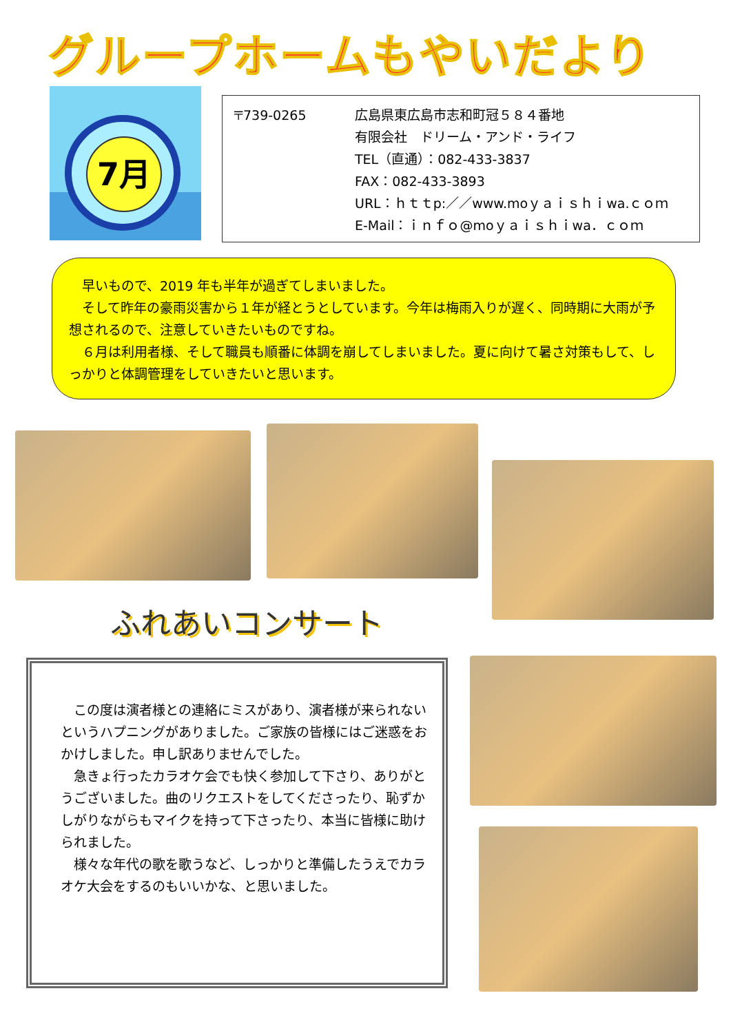グループホームもやいだより
7月
〒739-0265 広島県東広島市志和町冠５８４番地
有限会社　ドリーム・アンド・ライフ
TEL（直通）：082-433-3837
FAX：082-433-3893
URL：ｈｔｔp:／／www.moｙａｉｓｈｉwa.ｃｏｍ
E-Mail：ｉｎｆｏ@moｙａｉｓｈｉwa．ｃｏｍ
　早いもので、2019 年も半年が過ぎてしまいました。
　そして昨年の豪雨災害から１年が経とうとしています。今年は梅雨入りが遅く、同時期に大雨が予想されるので、注意していきたいものですね。
　６月は利用者様、そして職員も順番に体調を崩してしまいました。夏に向けて暑さ対策もして、しっかりと体調管理をしていきたいと思います。
ふれあいコンサート
　この度は演者様との連絡にミスがあり、演者様が来られないというハプニングがありました。ご家族の皆様にはご迷惑をおかけしました。申し訳ありませんでした。
　急きょ行ったカラオケ会でも快く参加して下さり、ありがとうございました。曲のリクエストをしてくださったり、恥ずかしがりながらもマイクを持って下さったり、本当に皆様に助けられました。
　様々な年代の歌を歌うなど、しっかりと準備したうえでカラオケ大会をするのもいいかな、と思いました。